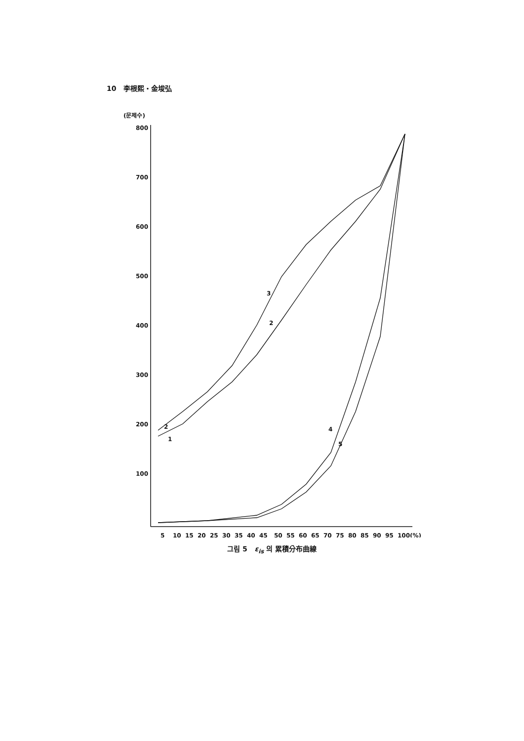10 李根熙・金埈弘
(문제수)
800
700
600
500
400
300
200
100
5
10
15
20
25
30
35
40
45
50
55
60
65
70
75
80
85
90
95
100(%)
3
2
2
1
4
5
그림 5 ε<sub>is</sub> 의 累積分布曲線